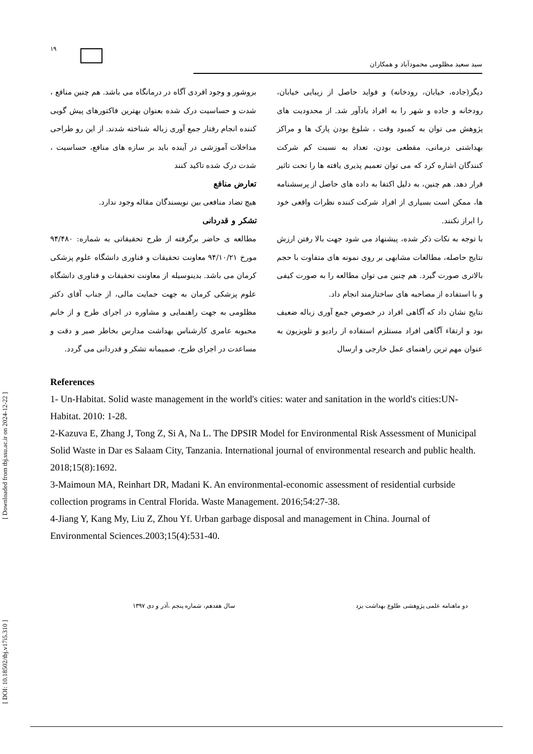[ DOI: 10.18502/tbj.v17i5.310 ] [ Downloaded from tbj.ssu.ac.ir on 2024-12-22 ]
۱۹
سید سعید مظلومی محمودآباد و همکاران
دیگر(جاده، خیابان، رودخانه) و فواید حاصل از زیبایی خیابان، رودخانه و جاده و شهر را به افراد یادآور شد. از محدودیت های پژوهش می توان به کمبود وقت ، شلوغ بودن پارک ها و مراکز بهداشتی درمانی، مقطعی بودن، تعداد به نسبت کم شرکت کنندگان اشاره کرد که می توان تعمیم پذیری یافته ها را تحت تاثیر قرار دهد. هم چنین، به دلیل اکتفا به داده های حاصل از پرسشنامه ها، ممکن است بسیاری از افراد شرکت کننده نظرات واقعی خود را ابراز نکنند.
با توجه به نکات ذکر شده، پیشنهاد می شود جهت بالا رفتن ارزش نتایج حاصله، مطالعات مشابهی بر روی نمونه های متفاوت با حجم بالاتری صورت گیرد. هم چنین می توان مطالعه را به صورت کیفی و با استفاده از مصاحبه های ساختارمند انجام داد.
نتایج نشان داد که آگاهی افراد در خصوص جمع آوری زباله ضعیف بود و ارتقاء آگاهی افراد مستلزم استفاده از رادیو و تلویزیون به عنوان مهم ترین راهنمای عمل خارجی و ارسال
بروشور و وجود افردی آگاه در درمانگاه می باشد. هم چنین منافع ، شدت و حساسیت درک شده بعنوان بهترین فاکتورهای پیش گویی کننده انجام رفتار جمع آوری زباله شناخته شدند. از این رو طراحی مداخلات آموزشی در آینده باید بر سازه های منافع، حساسیت ، شدت درک شده تاکید کنند
تعارض منافع
هیچ تضاد منافعی بین نویسندگان مقاله وجود ندارد.
تشکر و قدردانی
مطالعه ی حاضر برگرفته از طرح تحقیقاتی به شماره: ۹۴/۴۸۰ مورخ ۹۴/۱۰/۲۱ معاونت تحقیقات و فناوری دانشگاه علوم پزشکی کرمان می باشد. بدینوسیله از معاونت تحقیقات و فناوری دانشگاه علوم پزشکی کرمان به جهت حمایت مالی، از جناب آقای دکتر مظلومی به جهت راهنمایی و مشاوره در اجرای طرح و از خانم محبوبه عامری کارشناس بهداشت مدارس بخاطر صبر و دقت و مساعدت در اجرای طرح، صمیمانه تشکر و قدردانی می گردد.
References
1- Un-Habitat. Solid waste management in the world's cities: water and sanitation in the world's cities:UN-Habitat. 2010: 1-28.
2-Kazuva E, Zhang J, Tong Z, Si A, Na L. The DPSIR Model for Environmental Risk Assessment of Municipal Solid Waste in Dar es Salaam City, Tanzania. International journal of environmental research and public health. 2018;15(8):1692.
3-Maimoun MA, Reinhart DR, Madani K. An environmental-economic assessment of residential curbside collection programs in Central Florida. Waste Management. 2016;54:27-38.
4-Jiang Y, Kang My, Liu Z, Zhou Yf. Urban garbage disposal and management in China. Journal of Environmental Sciences.2003;15(4):531-40.
دو ماهنامه علمی پژوهشی طلوع بهداشت یزد سال هفدهم، شماره پنجم ،آذر و دی ۱۳۹۷